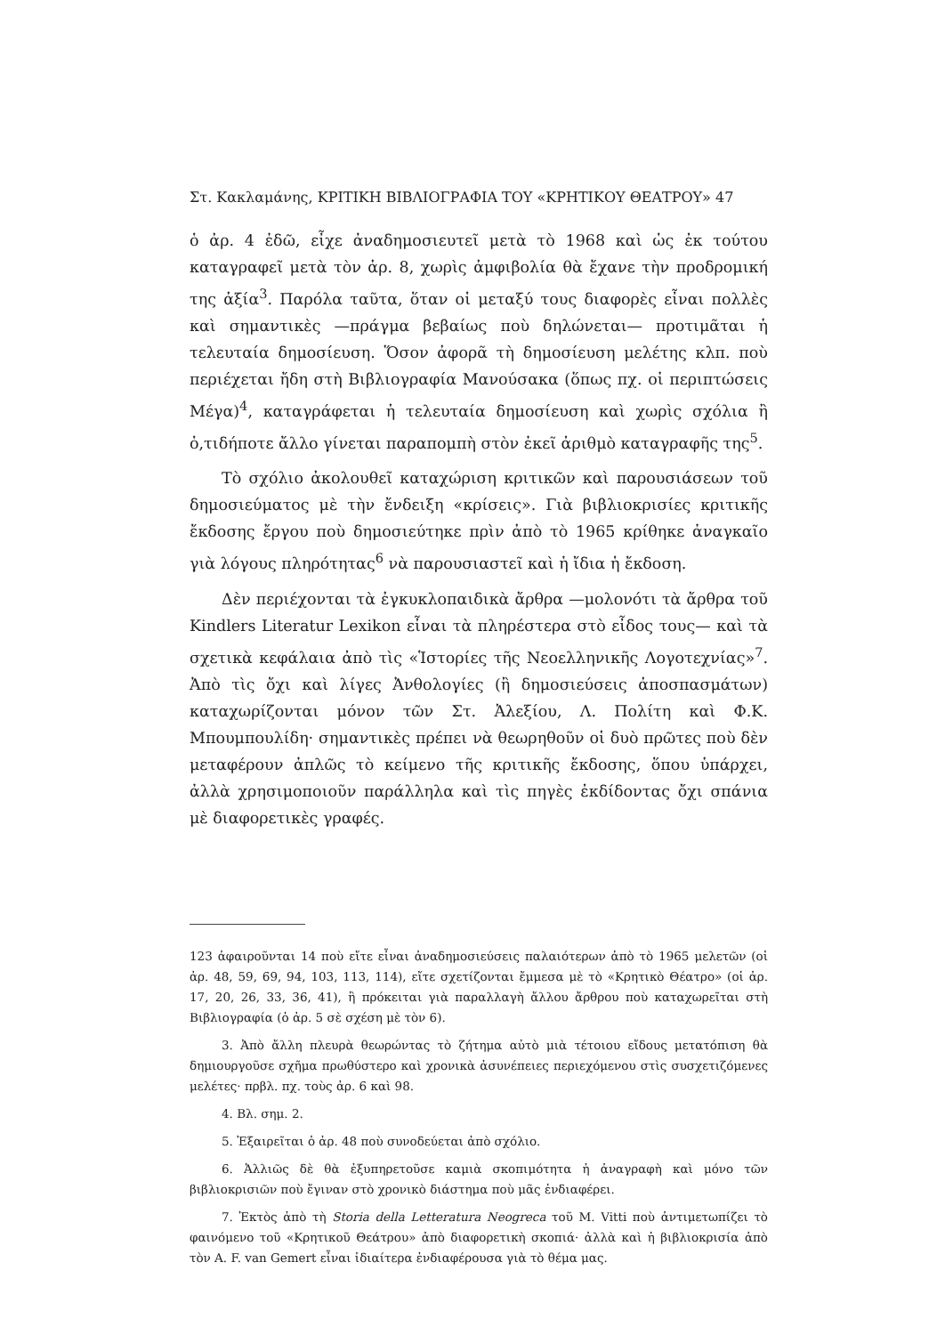Στ. Κακλαμάνης, ΚΡΙΤΙΚΗ ΒΙΒΛΙΟΓΡΑΦΙΑ ΤΟΥ «ΚΡΗΤΙΚΟΥ ΘΕΑΤΡΟΥ» 47
ὁ ἀρ. 4 ἐδῶ, εἶχε ἀναδημοσιευτεῖ μετὰ τὸ 1968 καὶ ὡς ἐκ τούτου καταγραφεῖ μετὰ τὸν ἀρ. 8, χωρὶς ἀμφιβολία θὰ ἔχανε τὴν προδρομική της ἀξία<sup>3</sup>. Παρόλα ταῦτα, ὅταν οἱ μεταξύ τους διαφορὲς εἶναι πολλὲς καὶ σημαντικὲς —πράγμα βεβαίως ποὺ δηλώνεται— προτιμᾶται ἡ τελευταία δημοσίευση. Ὅσον ἀφορᾶ τὴ δημοσίευση μελέτης κλπ. ποὺ περιέχεται ἤδη στὴ Βιβλιογραφία Μανούσακα (ὅπως πχ. οἱ περιπτώσεις Μέγα)<sup>4</sup>, καταγράφεται ἡ τελευταία δημοσίευση καὶ χωρὶς σχόλια ἢ ὁ,τιδήποτε ἄλλο γίνεται παραπομπὴ στὸν ἐκεῖ ἀριθμὸ καταγραφῆς της<sup>5</sup>.
Τὸ σχόλιο ἀκολουθεῖ καταχώριση κριτικῶν καὶ παρουσιάσεων τοῦ δημοσιεύματος μὲ τὴν ἔνδειξη «κρίσεις». Γιὰ βιβλιοκρισίες κριτικῆς ἔκδοσης ἔργου ποὺ δημοσιεύτηκε πρὶν ἀπὸ τὸ 1965 κρίθηκε ἀναγκαῖο γιὰ λόγους πληρότητας<sup>6</sup> νὰ παρουσιαστεῖ καὶ ἡ ἴδια ἡ ἔκδοση.
Δὲν περιέχονται τὰ ἐγκυκλοπαιδικὰ ἄρθρα —μολονότι τὰ ἄρθρα τοῦ Kindlers Literatur Lexikon εἶναι τὰ πληρέστερα στὸ εἶδος τους— καὶ τὰ σχετικὰ κεφάλαια ἀπὸ τὶς «Ἱστορίες τῆς Νεοελληνικῆς Λογοτεχνίας»<sup>7</sup>. Ἀπὸ τὶς ὄχι καὶ λίγες Ἀνθολογίες (ἢ δημοσιεύσεις ἀποσπασμάτων) καταχωρίζονται μόνον τῶν Στ. Ἀλεξίου, Λ. Πολίτη καὶ Φ.Κ. Μπουμπουλίδη· σημαντικὲς πρέπει νὰ θεωρηθοῦν οἱ δυὸ πρῶτες ποὺ δὲν μεταφέρουν ἁπλῶς τὸ κείμενο τῆς κριτικῆς ἔκδοσης, ὅπου ὑπάρχει, ἀλλὰ χρησιμοποιοῦν παράλληλα καὶ τὶς πηγὲς ἐκδίδοντας ὄχι σπάνια μὲ διαφορετικὲς γραφές.
123 ἀφαιροῦνται 14 ποὺ εἴτε εἶναι ἀναδημοσιεύσεις παλαιότερων ἀπὸ τὸ 1965 μελετῶν (οἱ ἀρ. 48, 59, 69, 94, 103, 113, 114), εἴτε σχετίζονται ἔμμεσα μὲ τὸ «Κρητικὸ Θέατρο» (οἱ ἀρ. 17, 20, 26, 33, 36, 41), ἢ πρόκειται γιὰ παραλλαγὴ ἄλλου ἄρθρου ποὺ καταχωρεῖται στὴ Βιβλιογραφία (ὁ ἀρ. 5 σὲ σχέση μὲ τὸν 6).
3. Ἀπὸ ἄλλη πλευρὰ θεωρώντας τὸ ζήτημα αὐτὸ μιὰ τέτοιου εἴδους μετατόπιση θὰ δημιουργοῦσε σχῆμα πρωθύστερο καὶ χρονικὰ ἀσυνέπειες περιεχόμενου στὶς συσχετιζόμενες μελέτες· πρβλ. πχ. τοὺς ἀρ. 6 καὶ 98.
4. Βλ. σημ. 2.
5. Ἐξαιρεῖται ὁ ἀρ. 48 ποὺ συνοδεύεται ἀπὸ σχόλιο.
6. Ἀλλιῶς δὲ θὰ ἐξυπηρετοῦσε καμιὰ σκοπιμότητα ἡ ἀναγραφὴ καὶ μόνο τῶν βιβλιοκρισιῶν ποὺ ἔγιναν στὸ χρονικὸ διάστημα ποὺ μᾶς ἐνδιαφέρει.
7. Ἐκτὸς ἀπὸ τὴ Storia della Letteratura Neogreca τοῦ M. Vitti ποὺ ἀντιμετωπίζει τὸ φαινόμενο τοῦ «Κρητικοῦ Θεάτρου» ἀπὸ διαφορετικὴ σκοπιά· ἀλλὰ καὶ ἡ βιβλιοκρισία ἀπὸ τὸν A. F. van Gemert εἶναι ἰδιαίτερα ἐνδιαφέρουσα γιὰ τὸ θέμα μας.